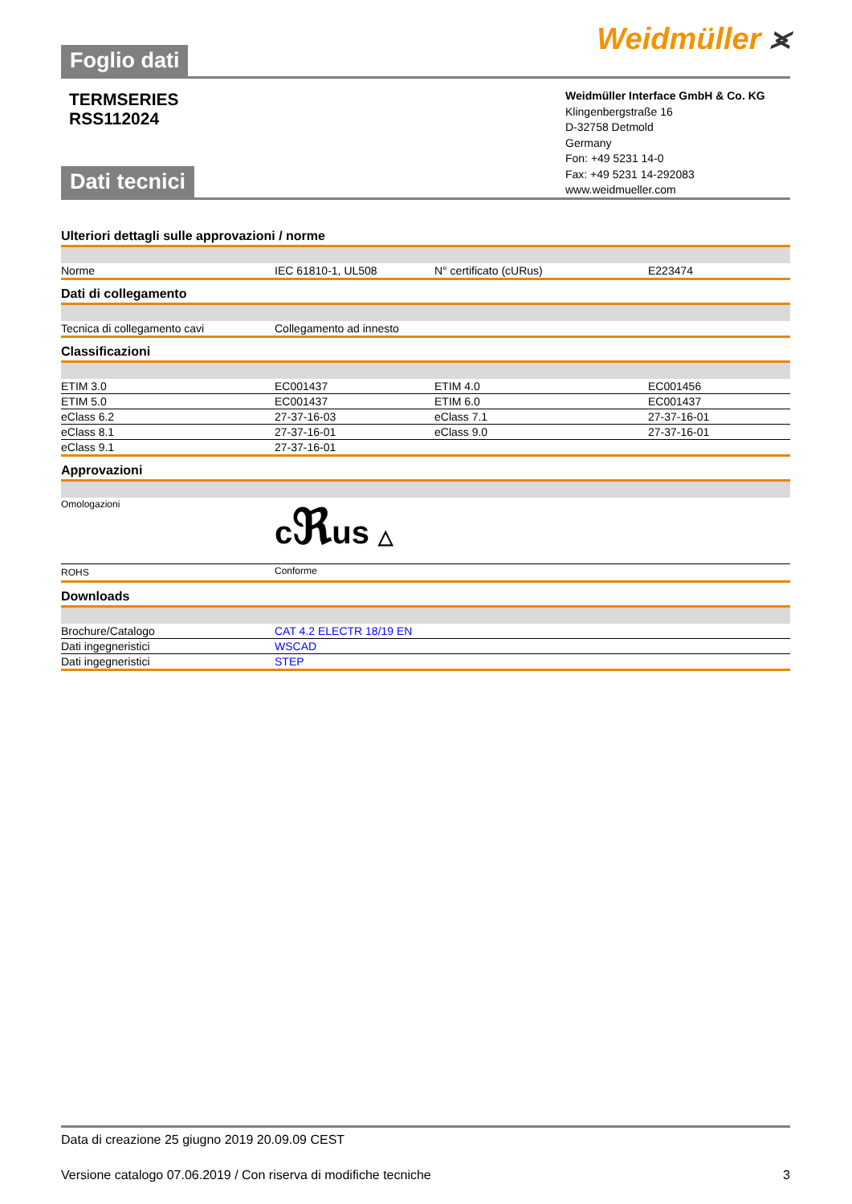Foglio dati
Weidmüller ⪤
TERMSERIES
RSS112024
Weidmüller Interface GmbH & Co. KG
Klingenbergstraße 16
D-32758 Detmold
Germany
Fon: +49 5231 14-0
Fax: +49 5231 14-292083
www.weidmueller.com
Dati tecnici
Ulteriori dettagli sulle approvazioni / norme
| Norme | IEC 61810-1, UL508 | N° certificato (cURus) | E223474 |
Dati di collegamento
| Tecnica di collegamento cavi | Collegamento ad innesto |
Classificazioni
| ETIM 3.0 | EC001437 | ETIM 4.0 | EC001456 |
| ETIM 5.0 | EC001437 | ETIM 6.0 | EC001437 |
| eClass 6.2 | 27-37-16-03 | eClass 7.1 | 27-37-16-01 |
| eClass 8.1 | 27-37-16-01 | eClass 9.0 | 27-37-16-01 |
| eClass 9.1 | 27-37-16-01 | | |
Approvazioni
| Omologazioni | c ℜ us △ |
| ROHS | Conforme |
Downloads
| Brochure/Catalogo | CAT 4.2 ELECTR 18/19 EN |
| Dati ingegneristici | WSCAD |
| Dati ingegneristici | STEP |
Data di creazione 25 giugno 2019 20.09.09 CEST
Versione catalogo 07.06.2019 / Con riserva di modifiche tecniche 3